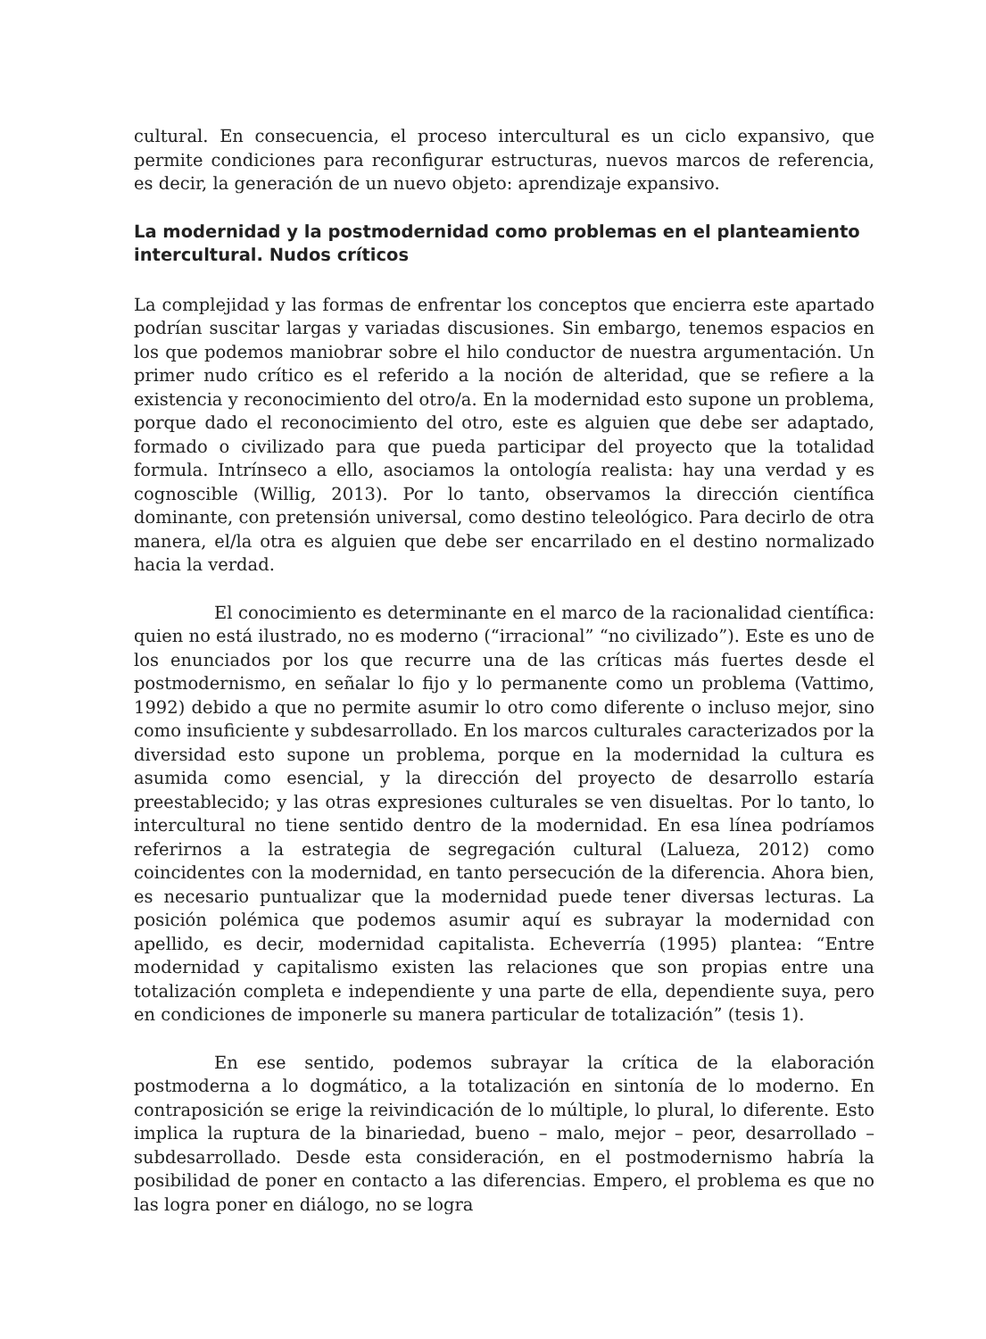cultural. En consecuencia, el proceso intercultural es un ciclo expansivo, que permite condiciones para reconfigurar estructuras, nuevos marcos de referencia, es decir, la generación de un nuevo objeto: aprendizaje expansivo.
La modernidad y la postmodernidad como problemas en el planteamiento intercultural. Nudos críticos
La complejidad y las formas de enfrentar los conceptos que encierra este apartado podrían suscitar largas y variadas discusiones. Sin embargo, tenemos espacios en los que podemos maniobrar sobre el hilo conductor de nuestra argumentación. Un primer nudo crítico es el referido a la noción de alteridad, que se refiere a la existencia y reconocimiento del otro/a. En la modernidad esto supone un problema, porque dado el reconocimiento del otro, este es alguien que debe ser adaptado, formado o civilizado para que pueda participar del proyecto que la totalidad formula. Intrínseco a ello, asociamos la ontología realista: hay una verdad y es cognoscible (Willig, 2013). Por lo tanto, observamos la dirección científica dominante, con pretensión universal, como destino teleológico. Para decirlo de otra manera, el/la otra es alguien que debe ser encarrilado en el destino normalizado hacia la verdad.
El conocimiento es determinante en el marco de la racionalidad científica: quien no está ilustrado, no es moderno (“irracional” “no civilizado”). Este es uno de los enunciados por los que recurre una de las críticas más fuertes desde el postmodernismo, en señalar lo fijo y lo permanente como un problema (Vattimo, 1992) debido a que no permite asumir lo otro como diferente o incluso mejor, sino como insuficiente y subdesarrollado. En los marcos culturales caracterizados por la diversidad esto supone un problema, porque en la modernidad la cultura es asumida como esencial, y la dirección del proyecto de desarrollo estaría preestablecido; y las otras expresiones culturales se ven disueltas. Por lo tanto, lo intercultural no tiene sentido dentro de la modernidad. En esa línea podríamos referirnos a la estrategia de segregación cultural (Lalueza, 2012) como coincidentes con la modernidad, en tanto persecución de la diferencia. Ahora bien, es necesario puntualizar que la modernidad puede tener diversas lecturas. La posición polémica que podemos asumir aquí es subrayar la modernidad con apellido, es decir, modernidad capitalista. Echeverría (1995) plantea: “Entre modernidad y capitalismo existen las relaciones que son propias entre una totalización completa e independiente y una parte de ella, dependiente suya, pero en condiciones de imponerle su manera particular de totalización” (tesis 1).
En ese sentido, podemos subrayar la crítica de la elaboración postmoderna a lo dogmático, a la totalización en sintonía de lo moderno. En contraposición se erige la reivindicación de lo múltiple, lo plural, lo diferente. Esto implica la ruptura de la binariedad, bueno – malo, mejor – peor, desarrollado – subdesarrollado. Desde esta consideración, en el postmodernismo habría la posibilidad de poner en contacto a las diferencias. Empero, el problema es que no las logra poner en diálogo, no se logra